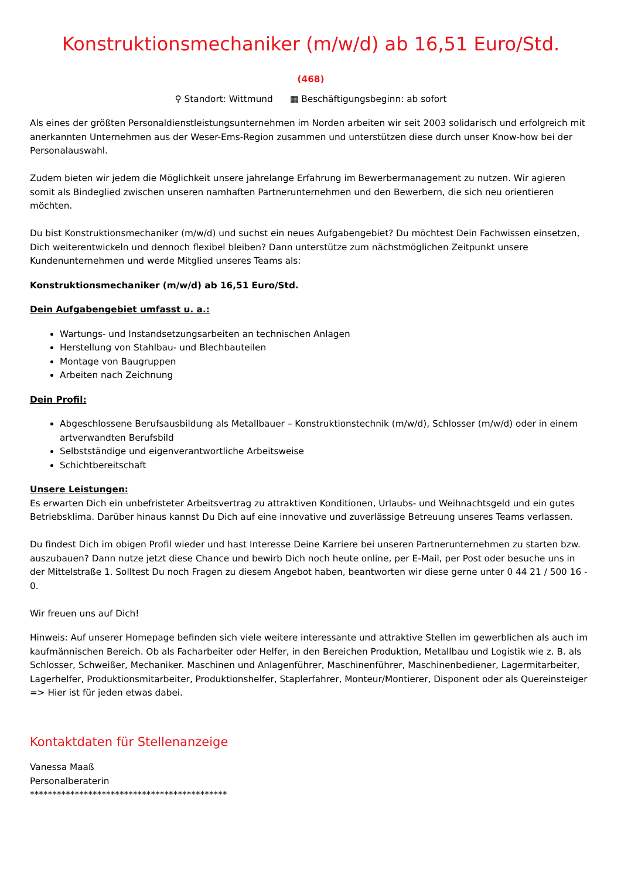Konstruktionsmechaniker (m/w/d) ab 16,51 Euro/Std.
(468)
⚲ Standort: Wittmund ▦ Beschäftigungsbeginn: ab sofort
Als eines der größten Personaldienstleistungsunternehmen im Norden arbeiten wir seit 2003 solidarisch und erfolgreich mit anerkannten Unternehmen aus der Weser-Ems-Region zusammen und unterstützen diese durch unser Know-how bei der Personalauswahl.
Zudem bieten wir jedem die Möglichkeit unsere jahrelange Erfahrung im Bewerbermanagement zu nutzen. Wir agieren somit als Bindeglied zwischen unseren namhaften Partnerunternehmen und den Bewerbern, die sich neu orientieren möchten.
Du bist Konstruktionsmechaniker (m/w/d) und suchst ein neues Aufgabengebiet? Du möchtest Dein Fachwissen einsetzen, Dich weiterentwickeln und dennoch flexibel bleiben? Dann unterstütze zum nächstmöglichen Zeitpunkt unsere Kundenunternehmen und werde Mitglied unseres Teams als:
Konstruktionsmechaniker (m/w/d) ab 16,51 Euro/Std.
Dein Aufgabengebiet umfasst u. a.:
Wartungs- und Instandsetzungsarbeiten an technischen Anlagen
Herstellung von Stahlbau- und Blechbauteilen
Montage von Baugruppen
Arbeiten nach Zeichnung
Dein Profil:
Abgeschlossene Berufsausbildung als Metallbauer – Konstruktionstechnik (m/w/d), Schlosser (m/w/d) oder in einem artverwandten Berufsbild
Selbstständige und eigenverantwortliche Arbeitsweise
Schichtbereitschaft
Unsere Leistungen:
Es erwarten Dich ein unbefristeter Arbeitsvertrag zu attraktiven Konditionen, Urlaubs- und Weihnachtsgeld und ein gutes Betriebsklima. Darüber hinaus kannst Du Dich auf eine innovative und zuverlässige Betreuung unseres Teams verlassen.
Du findest Dich im obigen Profil wieder und hast Interesse Deine Karriere bei unseren Partnerunternehmen zu starten bzw. auszubauen? Dann nutze jetzt diese Chance und bewirb Dich noch heute online, per E-Mail, per Post oder besuche uns in der Mittelstraße 1. Solltest Du noch Fragen zu diesem Angebot haben, beantworten wir diese gerne unter 0 44 21 / 500 16 - 0.
Wir freuen uns auf Dich!
Hinweis: Auf unserer Homepage befinden sich viele weitere interessante und attraktive Stellen im gewerblichen als auch im kaufmännischen Bereich. Ob als Facharbeiter oder Helfer, in den Bereichen Produktion, Metallbau und Logistik wie z. B. als Schlosser, Schweißer, Mechaniker. Maschinen und Anlagenführer, Maschinenführer, Maschinenbediener, Lagermitarbeiter, Lagerhelfer, Produktionsmitarbeiter, Produktionshelfer, Staplerfahrer, Monteur/Montierer, Disponent oder als Quereinsteiger => Hier ist für jeden etwas dabei.
Kontaktdaten für Stellenanzeige
Vanessa Maaß
Personalberaterin
********************************************